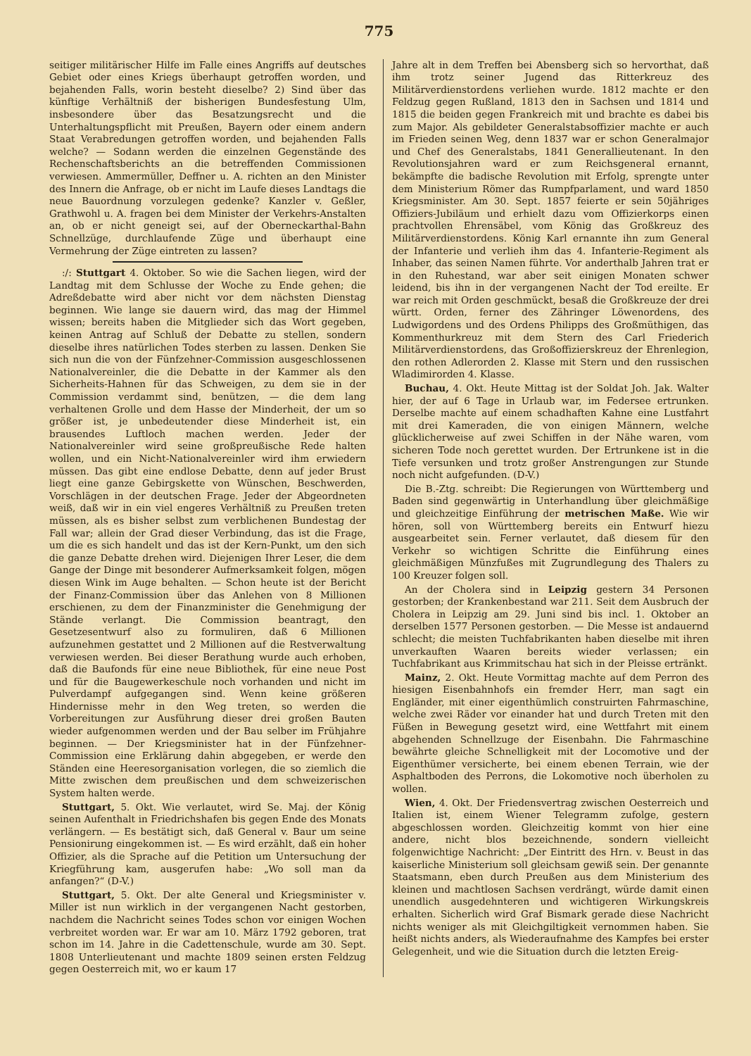775
seitiger militärischer Hilfe im Falle eines Angriffs auf deutsches Gebiet oder eines Kriegs überhaupt getroffen worden, und bejahenden Falls, worin besteht dieselbe? 2) Sind über das künftige Verhältniß der bisherigen Bundesfestung Ulm, insbesondere über das Besatzungsrecht und die Unterhaltungspflicht mit Preußen, Bayern oder einem andern Staat Verabredungen getroffen worden, und bejahenden Falls welche? — Sodann werden die einzelnen Gegenstände des Rechenschaftsberichts an die betreffenden Commissionen verwiesen. Ammermüller, Deffner u. A. richten an den Minister des Innern die Anfrage, ob er nicht im Laufe dieses Landtags die neue Bauordnung vorzulegen gedenke? Kanzler v. Geßler, Grathwohl u. A. fragen bei dem Minister der Verkehrs-Anstalten an, ob er nicht geneigt sei, auf der Oberneckarthal-Bahn Schnellzüge, durchlaufende Züge und überhaupt eine Vermehrung der Züge eintreten zu lassen?
:/: Stuttgart 4. Oktober. So wie die Sachen liegen, wird der Landtag mit dem Schlusse der Woche zu Ende gehen; die Adreßdebatte wird aber nicht vor dem nächsten Dienstag beginnen. Wie lange sie dauern wird, das mag der Himmel wissen; bereits haben die Mitglieder sich das Wort gegeben, keinen Antrag auf Schluß der Debatte zu stellen, sondern dieselbe ihres natürlichen Todes sterben zu lassen. Denken Sie sich nun die von der Fünfzehner-Commission ausgeschlossenen Nationalvereinler, die die Debatte in der Kammer als den Sicherheits-Hahnen für das Schweigen, zu dem sie in der Commission verdammt sind, benützen, — die dem lang verhaltenen Grolle und dem Hasse der Minderheit, der um so größer ist, je unbedeutender diese Minderheit ist, ein brausendes Luftloch machen werden. Jeder der Nationalvereinler wird seine großpreußische Rede halten wollen, und ein Nicht-Nationalvereinler wird ihm erwiedern müssen. Das gibt eine endlose Debatte, denn auf jeder Brust liegt eine ganze Gebirgskette von Wünschen, Beschwerden, Vorschlägen in der deutschen Frage. Jeder der Abgeordneten weiß, daß wir in ein viel engeres Verhältniß zu Preußen treten müssen, als es bisher selbst zum verblichenen Bundestag der Fall war; allein der Grad dieser Verbindung, das ist die Frage, um die es sich handelt und das ist der Kern-Punkt, um den sich die ganze Debatte drehen wird. Diejenigen Ihrer Leser, die dem Gange der Dinge mit besonderer Aufmerksamkeit folgen, mögen diesen Wink im Auge behalten. — Schon heute ist der Bericht der Finanz-Commission über das Anlehen von 8 Millionen erschienen, zu dem der Finanzminister die Genehmigung der Stände verlangt. Die Commission beantragt, den Gesetzesentwurf also zu formuliren, daß 6 Millionen aufzunehmen gestattet und 2 Millionen auf die Restverwaltung verwiesen werden. Bei dieser Berathung wurde auch erhoben, daß die Baufonds für eine neue Bibliothek, für eine neue Post und für die Baugewerkeschule noch vorhanden und nicht im Pulverdampf aufgegangen sind. Wenn keine größeren Hindernisse mehr in den Weg treten, so werden die Vorbereitungen zur Ausführung dieser drei großen Bauten wieder aufgenommen werden und der Bau selber im Frühjahre beginnen. — Der Kriegsminister hat in der Fünfzehner-Commission eine Erklärung dahin abgegeben, er werde den Ständen eine Heeresorganisation vorlegen, die so ziemlich die Mitte zwischen dem preußischen und dem schweizerischen System halten werde.
Stuttgart, 5. Okt. Wie verlautet, wird Se. Maj. der König seinen Aufenthalt in Friedrichshafen bis gegen Ende des Monats verlängern. — Es bestätigt sich, daß General v. Baur um seine Pensionirung eingekommen ist. — Es wird erzählt, daß ein hoher Offizier, als die Sprache auf die Petition um Untersuchung der Kriegführung kam, ausgerufen habe: „Wo soll man da anfangen?“ (D-V.)
Stuttgart, 5. Okt. Der alte General und Kriegsminister v. Miller ist nun wirklich in der vergangenen Nacht gestorben, nachdem die Nachricht seines Todes schon vor einigen Wochen verbreitet worden war. Er war am 10. März 1792 geboren, trat schon im 14. Jahre in die Cadettenschule, wurde am 30. Sept. 1808 Unterlieutenant und machte 1809 seinen ersten Feldzug gegen Oesterreich mit, wo er kaum 17
Jahre alt in dem Treffen bei Abensberg sich so hervorthat, daß ihm trotz seiner Jugend das Ritterkreuz des Militärverdienstordens verliehen wurde. 1812 machte er den Feldzug gegen Rußland, 1813 den in Sachsen und 1814 und 1815 die beiden gegen Frankreich mit und brachte es dabei bis zum Major. Als gebildeter Generalstabsoffizier machte er auch im Frieden seinen Weg, denn 1837 war er schon Generalmajor und Chef des Generalstabs, 1841 Generallieutenant. In den Revolutionsjahren ward er zum Reichsgeneral ernannt, bekämpfte die badische Revolution mit Erfolg, sprengte unter dem Ministerium Römer das Rumpfparlament, und ward 1850 Kriegsminister. Am 30. Sept. 1857 feierte er sein 50jähriges Offiziers-Jubiläum und erhielt dazu vom Offizierkorps einen prachtvollen Ehrensäbel, vom König das Großkreuz des Militärverdienstordens. König Karl ernannte ihn zum General der Infanterie und verlieh ihm das 4. Infanterie-Regiment als Inhaber, das seinen Namen führte. Vor anderthalb Jahren trat er in den Ruhestand, war aber seit einigen Monaten schwer leidend, bis ihn in der vergangenen Nacht der Tod ereilte. Er war reich mit Orden geschmückt, besaß die Großkreuze der drei württ. Orden, ferner des Zähringer Löwenordens, des Ludwigordens und des Ordens Philipps des Großmüthigen, das Kommenthurkreuz mit dem Stern des Carl Friederich Militärverdienstordens, das Großoffizierskreuz der Ehrenlegion, den rothen Adlerorden 2. Klasse mit Stern und den russischen Wladimirorden 4. Klasse.
Buchau, 4. Okt. Heute Mittag ist der Soldat Joh. Jak. Walter hier, der auf 6 Tage in Urlaub war, im Federsee ertrunken. Derselbe machte auf einem schadhaften Kahne eine Lustfahrt mit drei Kameraden, die von einigen Männern, welche glücklicherweise auf zwei Schiffen in der Nähe waren, vom sicheren Tode noch gerettet wurden. Der Ertrunkene ist in die Tiefe versunken und trotz großer Anstrengungen zur Stunde noch nicht aufgefunden. (D-V.)
Die B.-Ztg. schreibt: Die Regierungen von Württemberg und Baden sind gegenwärtig in Unterhandlung über gleichmäßige und gleichzeitige Einführung der metrischen Maße. Wie wir hören, soll von Württemberg bereits ein Entwurf hiezu ausgearbeitet sein. Ferner verlautet, daß diesem für den Verkehr so wichtigen Schritte die Einführung eines gleichmäßigen Münzfußes mit Zugrundlegung des Thalers zu 100 Kreuzer folgen soll.
An der Cholera sind in Leipzig gestern 34 Personen gestorben; der Krankenbestand war 211. Seit dem Ausbruch der Cholera in Leipzig am 29. Juni sind bis incl. 1. Oktober an derselben 1577 Personen gestorben. — Die Messe ist andauernd schlecht; die meisten Tuchfabrikanten haben dieselbe mit ihren unverkauften Waaren bereits wieder verlassen; ein Tuchfabrikant aus Krimmitschau hat sich in der Pleisse ertränkt.
Mainz, 2. Okt. Heute Vormittag machte auf dem Perron des hiesigen Eisenbahnhofs ein fremder Herr, man sagt ein Engländer, mit einer eigenthümlich construirten Fahrmaschine, welche zwei Räder vor einander hat und durch Treten mit den Füßen in Bewegung gesetzt wird, eine Wettfahrt mit einem abgehenden Schnellzuge der Eisenbahn. Die Fahrmaschine bewährte gleiche Schnelligkeit mit der Locomotive und der Eigenthümer versicherte, bei einem ebenen Terrain, wie der Asphaltboden des Perrons, die Lokomotive noch überholen zu wollen.
Wien, 4. Okt. Der Friedensvertrag zwischen Oesterreich und Italien ist, einem Wiener Telegramm zufolge, gestern abgeschlossen worden. Gleichzeitig kommt von hier eine andere, nicht blos bezeichnende, sondern vielleicht folgenwichtige Nachricht: „Der Eintritt des Hrn. v. Beust in das kaiserliche Ministerium soll gleichsam gewiß sein. Der genannte Staatsmann, eben durch Preußen aus dem Ministerium des kleinen und machtlosen Sachsen verdrängt, würde damit einen unendlich ausgedehnteren und wichtigeren Wirkungskreis erhalten. Sicherlich wird Graf Bismark gerade diese Nachricht nichts weniger als mit Gleichgiltigkeit vernommen haben. Sie heißt nichts anders, als Wiederaufnahme des Kampfes bei erster Gelegenheit, und wie die Situation durch die letzten Ereig-